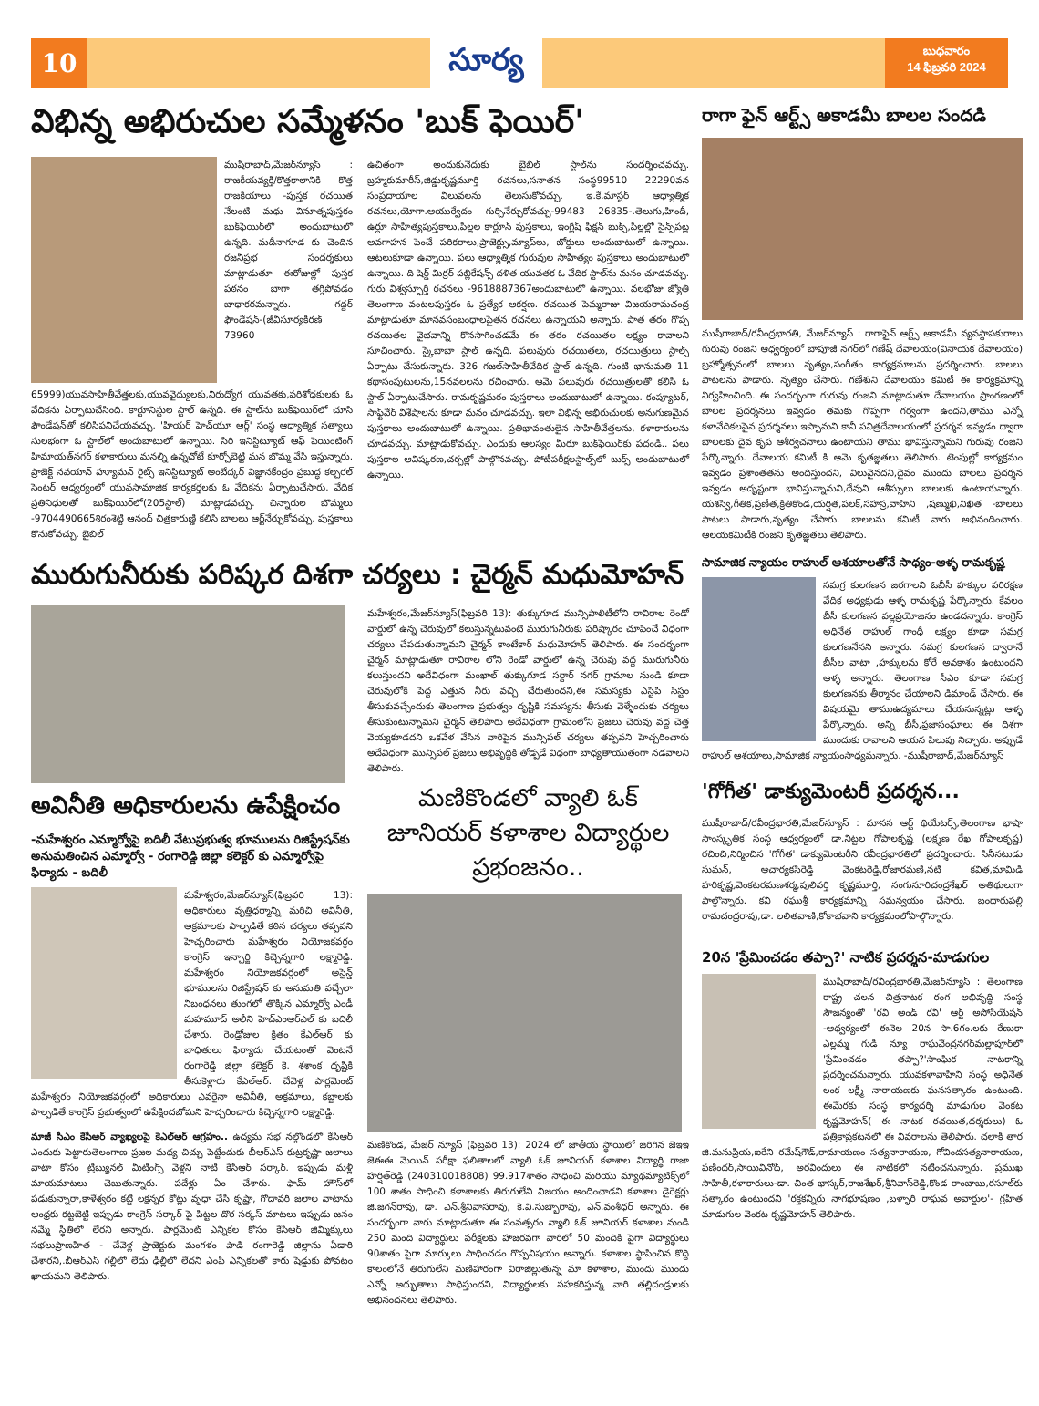10
సూర్య
బుధవారం
14 ఫిబ్రవరి 2024
విభిన్న అభిరుచుల సమ్మేళనం 'బుక్ ఫెయిర్'
ముషీరాబాద్,మేజర్‌న్యూస్ : రాజకీయవ్యక్తి/కొత్తకాలానికి కొత్త రాజకీయాలు -పుస్తక రచయిత నేలంటి మధు వినూత్నపుస్తకం బుక్‌ఫెయిర్‌లో అందుబాటులో ఉన్నది. మదీనాగూడ కు చెందిన రజనీప్రభ సందర్శకులు మాట్లాడుతూ ఈరోజుల్లో పుస్తక పఠనం బాగా తగ్గిపోవడం బాధాకరమన్నారు. గద్దర్ ఫౌండేషన్-(జీవీసూర్యకిరణ్ 73960 65999)యువసాహితీవేత్తలకు,యువవైద్యులకు,నిరుద్యోగ యువతకు,పరిశోధకులకు ఓ వేదికను ఏర్పాటుచేసింది. కార్టూనిస్టుల స్టాల్ ఉన్నది. ఈ స్టాల్‌ను బుక్‌ఫెయిర్‌లో చూసి ఫౌండేషన్‌తో కలిసిపనిచేయవచ్చు. 'హియర్ హెచ్‌యూ ఆర్గ్' సంస్థ ఆధ్యాత్మిక సత్యాలు సులభంగా ఓ స్టాల్‌లో అందుబాటులో ఉన్నాయి. సిరి ఇనిస్టిట్యూట్ ఆఫ్ పెయింటింగ్ హిమాయత్‌నగర్ కళాకారులు మనల్ని ఉన్నచోటే కూర్చోబెట్టి మన బొమ్మ వేసి ఇస్తున్నారు. ప్రాజెక్ట్ నవయాన్ హ్యూమన్ రైట్స్ ఇనిస్టిట్యూట్ అంబేద్కర్ విజ్ఞానకేంద్రం ప్రబుద్ధ కల్చరల్ సెంటర్ ఆధ్వర్యంలో యువసామాజిక కార్యకర్తలకు ఓ వేదికను ఏర్పాటుచేసారు. వేదిక ప్రతినిధులతో బుక్‌ఫెయిర్‌లో(205స్టాల్) మాట్లాడవచ్చు. చిన్నారుల బొమ్మలు -9704490665శిరంశెట్టి ఆనంద్ చిత్రకారుణ్ణి కలిసి బాలలు ఆర్ట్‌నేర్చుకోవచ్చు. పుస్తకాలు కొనుకోవచ్చు. బైబిల్
ఉచితంగా అందుకునేదుకు బైబిల్ స్టాల్‌ను సందర్శించవచ్చు. బ్రహ్మకుమారీస్,జిడ్డుకృష్ణమూర్తి రచనలు,సనాతన సంస్థ99510 22290వన సంప్రదాయాల విలువలను తెలుసుకోవచ్చు. ఇ.కే.మాస్టర్ ఆధ్యాత్మిక రచనలు,యోగా.ఆయుర్వేదం గుర్చినేర్చుకోవచ్చు-99483 26835-.తెలుగు,హిందీ, ఉర్దూ సాహిత్యపుస్తకాలు,పిల్లల కార్టూన్ పుస్తకాలు, ఇంగ్లీష్ ఫిక్షన్ బుక్స్,పిల్లల్లో సైన్స్‌పట్ల అవగాహన పెంచే పరికరాలు,ప్రాజెక్ట్సు,మ్యాప్‌లు, బోర్డులు అందుబాటులో ఉన్నాయి. ఆటలుకూడా ఉన్నాయి. పలు ఆధ్యాత్మిక గురువుల సాహిత్యం పుస్తకాలు అందుబాటులో ఉన్నాయి. ది షెర్డ్ మిర్రర్ పబ్లికేషన్స్ దళిత యువతక ఓ వేదిక స్టాల్‌ను మనం చూడవచ్చు. గురు విశ్వస్ఫూర్తి రచనలు -9618887367అందుబాటులో ఉన్నాయి. వలభోజు జ్యోతి తెలంగాణ వంటలపుస్తకం ఓ ప్రత్యేక ఆకర్షణ. రచయిత పెమ్మరాజు విజయరామచంద్ర మాట్లాడుతూ మానవసంబంధాలపైతన రచనలు ఉన్నాయని అన్నారు. పాత తరం గొప్ప రచయితల వైభవాన్ని కొనసాగించడమే ఈ తరం రచయితల లక్ష్యం కావాలని సూచించారు. స్కైబాబా స్టాల్ ఉన్నది. పలువురు రచయితలు, రచయిత్రులు స్టాల్స్ ఏర్పాటు చేసుకున్నారు. 326 గజల్‌సాహితీవేదిక స్టాల్ ఉన్నది. గుంటి భానుమతి 11 కథాసంపుటులను,15నవలలను రచించారు. ఆమె పలువురు రచయిత్రులతో కలిసి ఓ స్టాల్ ఏర్పాటుచేసారు. రామకృష్ణమఠం పుస్తకాలు అందుబాటులో ఉన్నాయి. కంప్యూటర్, సాఫ్ట్‌వేర్ విశేషాలను కూడా మనం చూడవచ్చు. ఇలా విభిన్న అభిరుచులకు అనుగుణమైన పుస్తకాలు అందుబాటులో ఉన్నాయి. ప్రతిభావంతులైన సాహితీవేత్తలను, కళాకారులను చూడవచ్చు. మాట్లాడుకోవచ్చు. ఎందుకు ఆలస్యం మీరూ బుక్‌ఫెయిర్‌కు పదండి.. పలు పుస్తకాల ఆవిష్కరణ,చర్చల్లో పాల్గొనవచ్చు. పోటీపరీక్షలస్టాల్స్‌లో బుక్స్ అందుబాటులో ఉన్నాయి.
మురుగునీరుకు పరిష్కర దిశగా చర్యలు : చైర్మన్ మధుమోహన్
అవినీతి అధికారులను ఉపేక్షించం
-మహేశ్వరం ఎమ్మార్వోపై బదిలీ వేటుప్రభుత్వ భూములను రిజిస్ట్రేషన్‌కు అనుమతించిన ఎమ్మార్వో - రంగారెడ్డి జిల్లా కలెక్టర్ కు ఎమ్మార్వోపై ఫిర్యాదు - బదిలీ
మహేశ్వరం,మేజర్‌న్యూస్(ఫిబ్రవరి 13): అధికారులు వృత్తిధర్మాన్ని మరిచి అవినీతి, అక్రమాలకు పాల్పడితే కఠిన చర్యలు తప్పవని హెచ్చరించారు మహేశ్వరం నియోజకవర్గం కాంగ్రెస్ ఇన్చార్జి కిచ్చెన్నగారి లక్ష్మారెడ్డి. మహేశ్వరం నియోజకవర్గంలో అసైన్డ్ భూములను రిజిస్ట్రేషన్ కు అనుమతి వచ్చేలా నిబంధనలు తుంగలో తొక్కిన ఎమ్మార్వో ఎండీ మహమూద్ అలీని హెచ్ఎంఆర్ఎల్ కు బదిలీ చేశారు. రెండ్రోజుల క్రితం కేఎల్ఆర్ కు బాధితులు ఫిర్యాదు చేయటంతో వెంటనే రంగారెడ్డి జిల్లా కలెక్టర్ కె. శశాంక దృష్టికి తీసుకెళ్లారు కేఎల్ఆర్. చేవెళ్ల పార్లమెంట్ మహేశ్వరం నియోజకవర్గంలో అధికారులు ఎవరైనా అవినీతి, అక్రమాలు, కబ్జాలకు పాల్పడితే కాంగ్రెస్ ప్రభుత్వంలో ఉపేక్షించబోమని హెచ్చరించారు కిచ్చెన్నగారి లక్ష్మారెడ్డి.
మాజీ సీఎం కేసీఆర్ వ్యాఖ్యలపై కెఎల్ఆర్ ఆగ్రహం.. ఉద్యమ సభ నల్గొండలో కేసీఆర్ ఎందుకు పెట్టారుతెలంగాణ ప్రజల మధ్య చిచ్చు పెట్టేందుకు బీఆర్ఎస్ కుట్రకృష్ణా జలాలు వాటా కోసం ట్రిబ్యునల్ మీటింగ్స్ వెళ్లని నాటి కేసీఆర్ సర్కార్. ఇప్పుడు మళ్లీ మాయమాటలు చెబుతున్నారు. పదేళ్లు ఏం చేశారు. ఫామ్ హౌస్‌లో పడుకున్నారా,కాళేశ్వరం కట్టి లక్షన్నర కోట్లు వృధా చేసి కృష్ణా, గోదావరి జలాల వాటాను ఆంధ్రకు కట్టబెట్టి ఇప్పుడు కాంగ్రెస్ సర్కార్ పై పిట్టల దొర సర్కస్ మాటలు ఇప్పుడు జనం నమ్మే స్థితిలో లేరని అన్నారు. పార్లమెంట్ ఎన్నికల కోసం కేసీఆర్ జిమ్మిక్కులు సభలుప్రాణహిత - చేవెళ్ల ప్రాజెక్టుకు మంగళం పాడి రంగారెడ్డి జిల్లాను ఏడారి చేశారని,.బీఆర్ఎస్ గల్లీలో లేదు ఢిల్లీలో లేదని ఎంపీ ఎన్నికలతో కారు షెడ్డుకు పోవటం ఖాయమని తెలిపారు.
మహేశ్వరం,మేజర్‌న్యూస్(ఫిబ్రవరి 13): తుక్కుగూడ మున్సిపాలిటీలోని రావిరాల రెండో వార్డులో ఉన్న చెరువులో కలుస్తున్నటువంటి మురుగునీరుకు పరిష్కారం చూపించే విధంగా చర్యలు చేపడుతున్నామని చైర్మన్ కాంటేకార్ మధుమోహన్ తెలిపారు. ఈ సందర్భంగా చైర్మన్ మాట్లాడుతూ రావిరాల లోని రెండో వార్డులో ఉన్న చెరువు వద్ద మురుగునీరు కలుస్తుందని అదేవిధంగా మంఖాల్ తుక్కుగూడ సర్దార్ నగర్ గ్రామాల నుండి కూడా చెరువులోకి పెద్ద ఎత్తున నీరు వచ్చి చేరుతుందని,ఈ సమస్యకు ఎస్టిపి సిస్టం తీసుకువచ్చేందుకు తెలంగాణ ప్రభుత్వం దృష్టికి సమస్యను తీసుకు వెళ్ళేందుకు చర్యలు తీసుకుంటున్నామని చైర్మన్ తెలిపారు అదేవిధంగా గ్రామంలోని ప్రజలు చెరువు వద్ద చెత్త వెయ్యకూడదని ఒకవేళ వేసిన వారిపైన మున్సిపల్ చర్యలు తప్పవని హెచ్చరించారు అదేవిధంగా మున్సిపల్ ప్రజలు అభివృద్ధికి తోడ్పడే విధంగా బాధ్యతాయుతంగా నడవాలని తెలిపారు.
మణికొండలో వ్యాలి ఓక్ జూనియర్ కళాశాల విద్యార్థుల ప్రభంజనం..
మణికొండ, మేజర్ న్యూస్ (ఫిబ్రవరి 13): 2024 లో జాతీయ స్థాయిలో జరిగిన జెఇఇ జెఈఈ మెయిన్ పరీక్షా ఫలితాలలో వ్యాలి ఓక్ జూనియర్ కళాశాల విద్యార్థి రాజా హర్షిత్‌రెడ్డి (240310018808) 99.917శాతం సాధించి మరియు మ్యాథమ్యాటిక్స్‌లో 100 శాతం సాధించి కళాశాలకు తిరుగులేని విజయం అందించాడని కళాశాల డైరెక్టర్లు జి.జగన్‌రావు, డా. ఎన్.శ్రీనివాసరావు, కె.వి.సుబ్బారావు, ఎన్.వంశీధర్ అన్నారు. ఈ సందర్భంగా వారు మాట్లాడుతూ ఈ సంవత్సరం వ్యాలి ఓక్ జూనియర్ కళాశాల నుండి 250 మంది విద్యార్థులు పరీక్షలకు హాజరవగా వారిలో 50 మందికి పైగా విద్యార్థులు 90శాతం పైగా మార్కులు సాధించడం గొప్పవిషయం అన్నారు. కళాశాల స్థాపించిన కొద్ది కాలంలోనే తిరుగులేని మణిహారంగా విరాజిల్లుతున్న మా కళాశాల, ముందు ముందు ఎన్నో అద్భుతాలు సాధిస్తుందని, విద్యార్థులకు సహకరిస్తున్న వారి తల్లిదండ్రులకు అభినందనలు తెలిపారు.
రాగా ఫైన్ ఆర్ట్స్ అకాడమీ బాలల సందడి
ముషీరాబాద్/రవీంద్రభారతి, మేజర్‌న్యూస్ : రాగాఫైన్ ఆర్ట్స్ అకాడమీ వ్యవస్థాపకురాలు గురువు రంజని ఆధ్వర్యంలో బాపూజీ నగర్‌లో గణేష్ దేవాలయం(వినాయక దేవాలయం) బ్రహ్మోత్సవంలో బాలలు నృత్యం,సంగీతం కార్యక్రమాలను ప్రదర్శించారు. బాలలు పాటలను పాడారు. నృత్యం చేసారు. గణేశుని దేవాలయం కమిటీ ఈ కార్యక్రమాన్ని నిర్వహించింది. ఈ సందర్భంగా గురువు రంజని మాట్లాడుతూ దేవాలయం ప్రాంగణంలో బాలల ప్రదర్శనలు ఇవ్వడం తమకు గొప్పగా గర్వంగా ఉందని,తాము ఎన్నో కళావేదికలపైన ప్రదర్శనలు ఇప్పామని కానీ పవిత్రదేవాలయంలో ప్రదర్శన ఇవ్వడం ద్వారా బాలలకు దైవ కృప ఆశీర్వచనాలు ఉంటాయని తాము భావిస్తున్నామని గురువు రంజని పేర్కొన్నారు. దేవాలయ కమిటీ కి ఆమె కృతజ్ఞతలు తెలిపారు. టెంపుల్లో కార్యక్రమం ఇవ్వడం ప్రశాంతతను అందిస్తుందని, విలువైనదని,దైవం ముందు బాలలు ప్రదర్శన ఇవ్వడం అదృష్టంగా భావిస్తున్నామని,దేవుని ఆశీస్సులు బాలలకు ఉంటాయన్నారు. యశస్వి,గీతిక,ప్రణీత,క్రితికొండ,యర్షిత,పలక్,సహస్ర,వాహిని ,షణ్ముఖి,నిఖిత -బాలలు పాటలు పాడారు,నృత్యం చేసారు. బాలలను కమిటీ వారు అభినందించారు. ఆలయకమిటీకి రంజని కృతజ్ఞతలు తెలిపారు.
సామాజిక న్యాయం రాహుల్ ఆశయాలతోనే సాధ్యం-ఆళ్ళ రామకృష్ణ
సమగ్ర కులగణన జరగాలని ఓబీసీ హక్కుల పరిరక్షణ వేదిక అధ్యక్షుడు ఆళ్ళ రామకృష్ణ పేర్కొన్నారు. కేవలం బీసీ కులగణన వల్లప్రయోజనం ఉండదన్నారు. కాంగ్రెస్ అధినేత రాహుల్ గాంధీ లక్ష్యం కూడా సమగ్ర కులగణనేనని అన్నారు. సమగ్ర కులగణన ద్వారానే బీసీల వాటా ,హక్కులను కోరే అవకాశం ఉంటుందని ఆళ్ళ అన్నారు. తెలంగాణ సీఎం కూడా సమగ్ర కులగణనకు తీర్మానం చేయాలని డిమాండ్ చేసారు. ఈ విషయమై తాముఉద్యమాలు చేయనున్నట్లు ఆళ్ళ పేర్కొన్నారు. అన్ని బీసీ,ప్రజాసంఘాలు ఈ దిశగా ముందుకు రావాలని ఆయన పిలుపు నిచ్చారు. అప్పుడే రాహుల్ ఆశయాలు,సామాజిక న్యాయంసాధ్యమన్నారు. -ముషీరాబాద్,మేజర్‌న్యూస్
'గోగీత' డాక్యుమెంటరీ ప్రదర్శన...
ముషీరాబాద్/రవీంద్రభారతి,మేజర్‌న్యూస్ : మానస ఆర్ట్ థియేటర్స్,తెలంగాణ భాషా సాంస్కృతిక సంస్థ ఆధ్వర్యంలో డా.నిట్టల గోపాలకృష్ణ (లక్ష్మణ రేఖ గోపాలకృష్ణ) రచించి,నిర్మించిన 'గోగీత' డాక్యుమెంటరీని రవీంద్రభారతిలో ప్రదర్శించారు. సినీనటుడు సుమన్, ఆచార్యకసిరెడ్డి వెంకటరెడ్డి,రోజారమణి,నటి కవిత,మామిడి హరికృష్ణ,వెంకటరమణశర్మ,పులివర్తి కృష్ణమూర్తి, నంగునూరిచంద్రశేఖర్ అతిథులుగా పాల్గొన్నారు. కవి రఘుశ్రీ కార్యక్రమాన్ని సమన్వయం చేసారు. బందారుపల్లి రామచంద్రరావు,డా. లలితవాణి,కోకాభవాని కార్యక్రమంలోపాల్గొన్నారు.
20న 'ప్రేమించడం తప్పా?' నాటిక ప్రదర్శన-మాడుగుల
ముషీరాబాద్/రవీంద్రభారతి,మేజర్‌న్యూస్ : తెలంగాణ రాష్ట్ర చలన చిత్రనాటక రంగ అభివృద్ధి సంస్థ సౌజన్యంతో 'రవి అండ్ రవి' ఆర్ట్ అసోసియేషన్ -ఆధ్వర్యంలో ఈనెల 20న సా.6గం.లకు రేణుకా ఎల్లమ్మ గుడి న్యూ రాఘవేంద్రనగర్‌మల్లాపూర్‌లో 'ప్రేమించడం తప్పా?'సాంఘిక నాటకాన్ని ప్రదర్శించనున్నారు. యువకళావాహిని సంస్థ అధినేత లంక లక్ష్మీ నారాయణకు ఘనసత్కారం ఉంటుంది. ఈమేరకు సంస్థ కార్యదర్శి మాడుగుల వెంకట కృష్ణమోహన్( ఈ నాటక రచయిత,దర్శకులు) ఓ పత్రికాప్రకటనలో ఈ వివరాలను తెలిపారు. చలాకీ తార జి.మనుప్రియ,ఐరేని రమేష్‌గౌడ్,రామాయణం సత్యనారాయణ, గోవిందసత్యనారాయణ, ఫణీందర్,సాయివినోద్, అరవిందులు ఈ నాటికలో నటించనున్నారు. ప్రముఖ సాహితీ,కళాకారులు-డా. చింత భాస్కర్,రాజశేఖర్,శ్రీనివాస్‌రెడ్డి,కొండ రాంబాబు,రసూల్‌కు సత్కారం ఉంటుందని 'రక్తకన్నీరు నాగభూషణం ,బళ్ళారి రాఘవ అవార్డుల'- గ్రహీత మాడుగుల వెంకట కృష్ణమోహన్ తెలిపారు.